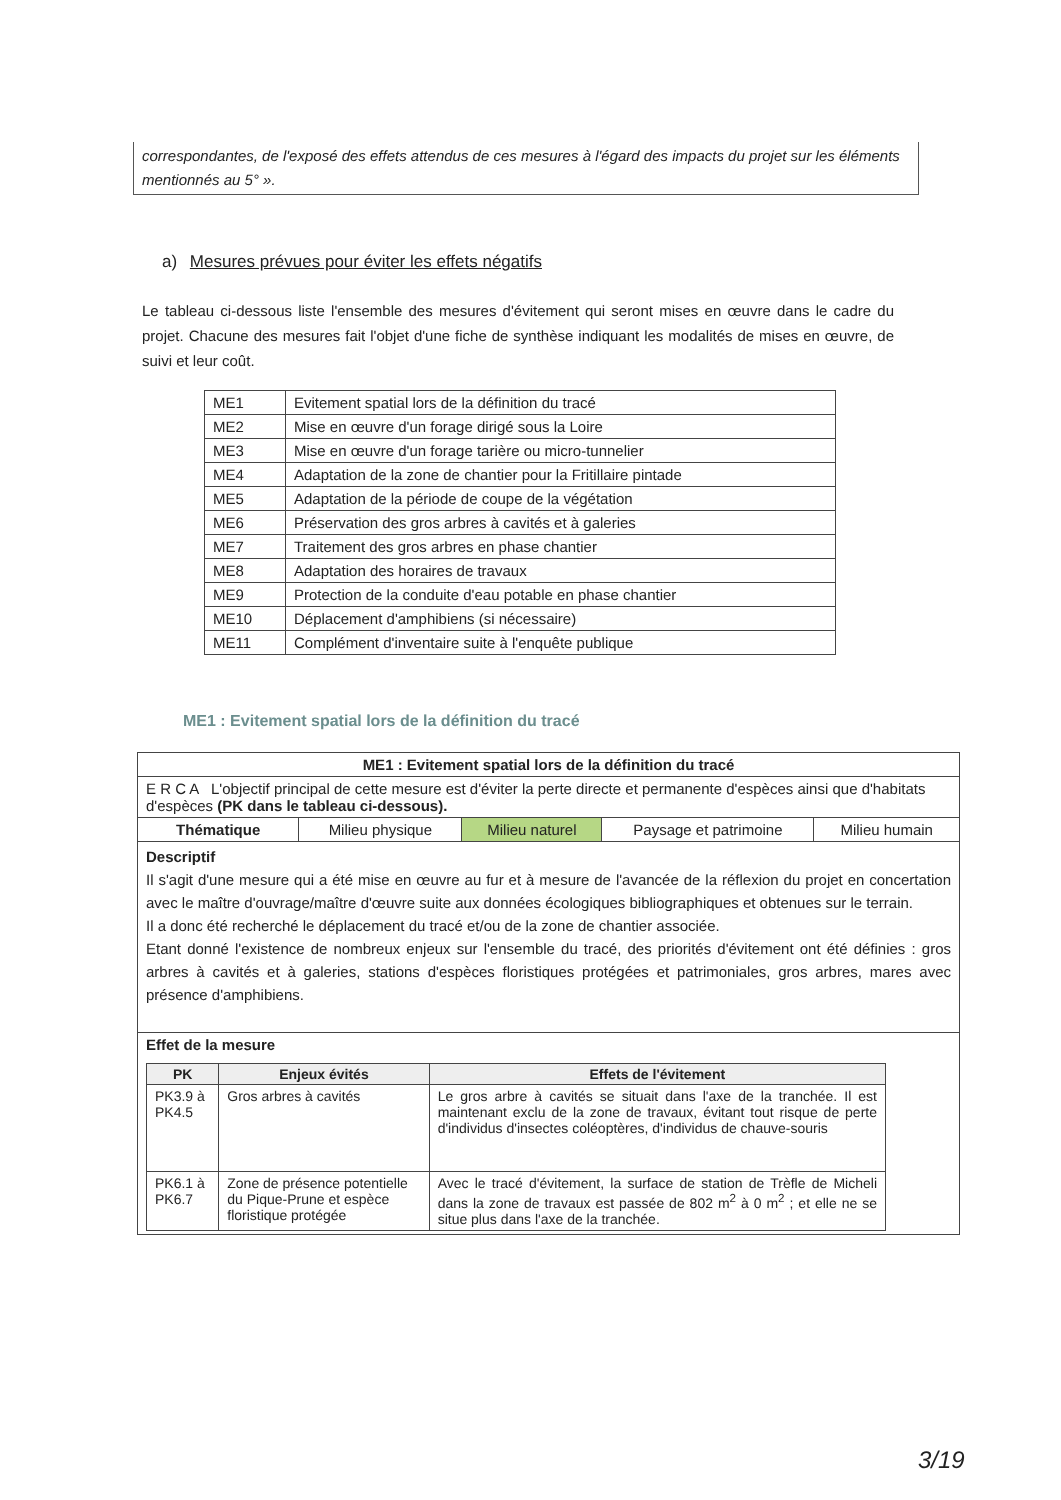correspondantes, de l'exposé des effets attendus de ces mesures à l'égard des impacts du projet sur les éléments mentionnés au 5° ».
a) Mesures prévues pour éviter les effets négatifs
Le tableau ci-dessous liste l'ensemble des mesures d'évitement qui seront mises en œuvre dans le cadre du projet. Chacune des mesures fait l'objet d'une fiche de synthèse indiquant les modalités de mises en œuvre, de suivi et leur coût.
| ME1 | Evitement spatial lors de la définition du tracé |
| ME2 | Mise en œuvre d'un forage dirigé sous la Loire |
| ME3 | Mise en œuvre d'un forage tarière ou micro-tunnelier |
| ME4 | Adaptation de la zone de chantier pour la Fritillaire pintade |
| ME5 | Adaptation de la période de coupe de la végétation |
| ME6 | Préservation des gros arbres à cavités et à galeries |
| ME7 | Traitement des gros arbres en phase chantier |
| ME8 | Adaptation des horaires de travaux |
| ME9 | Protection de la conduite d'eau potable en phase chantier |
| ME10 | Déplacement d'amphibiens (si nécessaire) |
| ME11 | Complément d'inventaire suite à l'enquête publique |
ME1 : Evitement spatial lors de la définition du tracé
| ME1 : Evitement spatial lors de la définition du tracé | | | | |
| E R C A L'objectif principal de cette mesure est d'éviter la perte directe et permanente d'espèces ainsi que d'habitats d'espèces (PK dans le tableau ci-dessous). | | | | |
| Thématique | Milieu physique | Milieu naturel | Paysage et patrimoine | Milieu humain |
| Descriptif Il s'agit d'une mesure qui a été mise en œuvre au fur et à mesure de l'avancée de la réflexion du projet en concertation avec le maître d'ouvrage/maître d'œuvre suite aux données écologiques bibliographiques et obtenues sur le terrain. Il a donc été recherché le déplacement du tracé et/ou de la zone de chantier associée. Etant donné l'existence de nombreux enjeux sur l'ensemble du tracé, des priorités d'évitement ont été définies : gros arbres à cavités et à galeries, stations d'espèces floristiques protégées et patrimoniales, gros arbres, mares avec présence d'amphibiens. | | | | |
| Effet de la mesure / PK / Enjeux évités / Effets de l'évitement / / --- / --- / --- / / PK3.9 à PK4.5 / Gros arbres à cavités / Le gros arbre à cavités se situait dans l'axe de la tranchée. Il est maintenant exclu de la zone de travaux, évitant tout risque de perte d'individus d'insectes coléoptères, d'individus de chauve-souris / / PK6.1 à PK6.7 / Zone de présence potentielle du Pique-Prune et espèce floristique protégée / Avec le tracé d'évitement, la surface de station de Trèfle de Micheli dans la zone de travaux est passée de 802 m<sup>2</sup> à 0 m<sup>2</sup> ; et elle ne se situe plus dans l'axe de la tranchée. / | | | | |
3/19